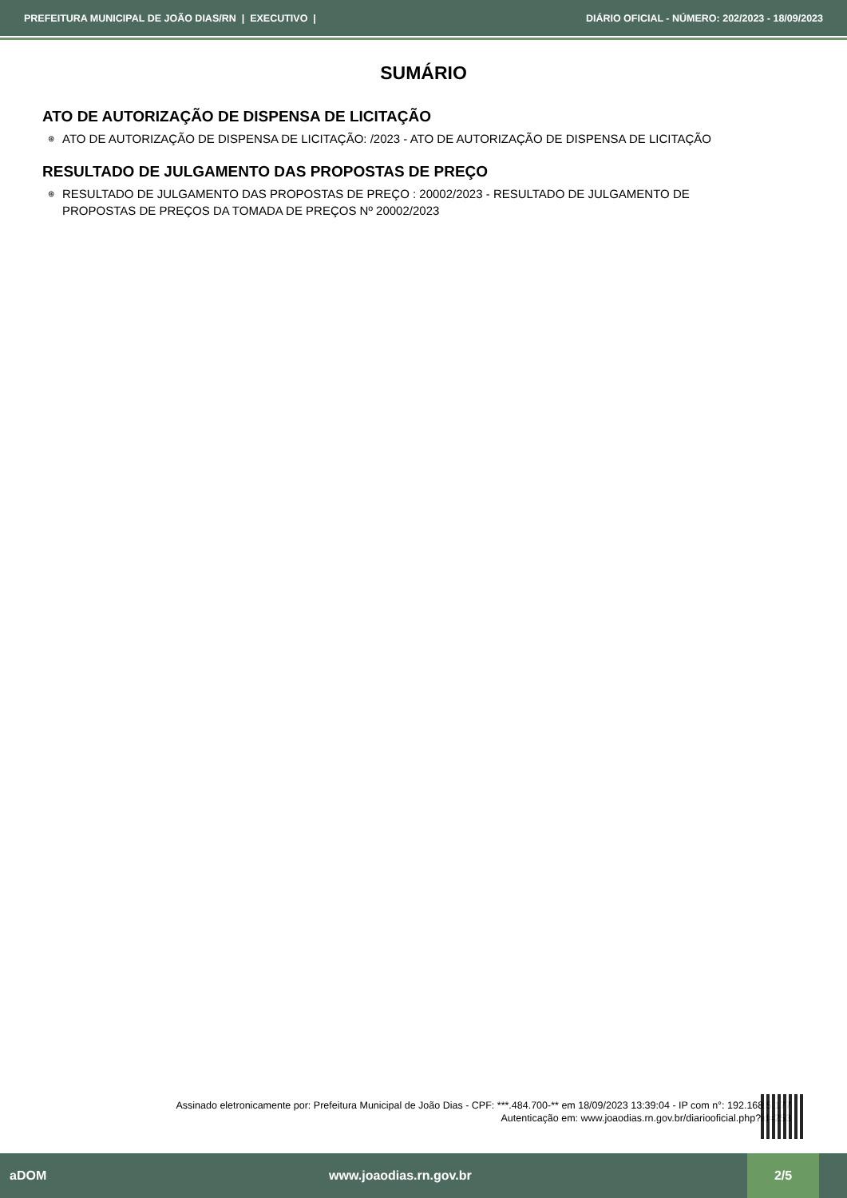PREFEITURA MUNICIPAL DE JOÃO DIAS/RN | EXECUTIVO | DIÁRIO OFICIAL - NÚMERO: 202/2023 - 18/09/2023
SUMÁRIO
ATO DE AUTORIZAÇÃO DE DISPENSA DE LICITAÇÃO
⊛ ATO DE AUTORIZAÇÃO DE DISPENSA DE LICITAÇÃO: /2023 - ATO DE AUTORIZAÇÃO DE DISPENSA DE LICITAÇÃO
RESULTADO DE JULGAMENTO DAS PROPOSTAS DE PREÇO
⊛ RESULTADO DE JULGAMENTO DAS PROPOSTAS DE PREÇO : 20002/2023 - RESULTADO DE JULGAMENTO DE PROPOSTAS DE PREÇOS DA TOMADA DE PREÇOS Nº 20002/2023
Assinado eletronicamente por: Prefeitura Municipal de João Dias - CPF: ***.484.700-** em 18/09/2023 13:39:04 - IP com n°: 192.168.5.177
Autenticação em: www.joaodias.rn.gov.br/diariooficial.php?id=253
aDOM www.joaodias.rn.gov.br 2/5